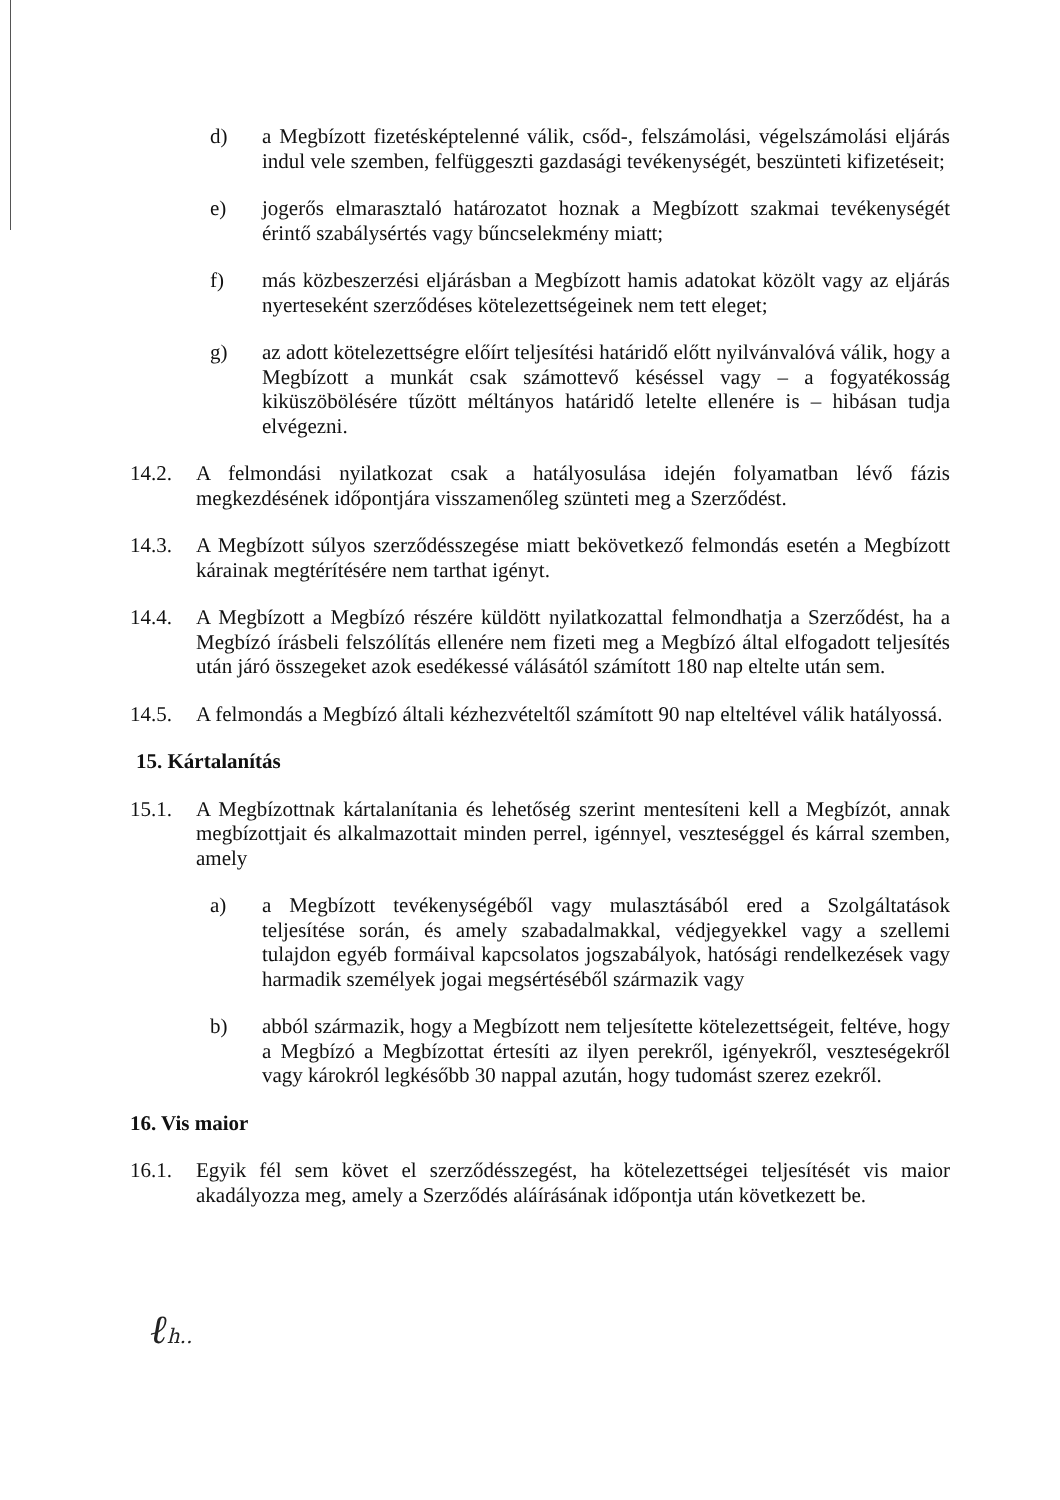d) a Megbízott fizetésképtelenné válik, csőd-, felszámolási, végelszámolási eljárás indul vele szemben, felfüggeszti gazdasági tevékenységét, beszünteti kifizetéseit;
e) jogerős elmarasztaló határozatot hoznak a Megbízott szakmai tevékenységét érintő szabálysértés vagy bűncselekmény miatt;
f) más közbeszerzési eljárásban a Megbízott hamis adatokat közölt vagy az eljárás nyerteseként szerződéses kötelezettségeinek nem tett eleget;
g) az adott kötelezettségre előírt teljesítési határidő előtt nyilvánvalóvá válik, hogy a Megbízott a munkát csak számottevő késéssel vagy – a fogyatékosság kiküszöbölésére tűzött méltányos határidő letelte ellenére is – hibásan tudja elvégezni.
14.2. A felmondási nyilatkozat csak a hatályosulása idején folyamatban lévő fázis megkezdésének időpontjára visszamenőleg szünteti meg a Szerződést.
14.3. A Megbízott súlyos szerződésszegése miatt bekövetkező felmondás esetén a Megbízott kárainak megtérítésére nem tarthat igényt.
14.4. A Megbízott a Megbízó részére küldött nyilatkozattal felmondhatja a Szerződést, ha a Megbízó írásbeli felszólítás ellenére nem fizeti meg a Megbízó által elfogadott teljesítés után járó összegeket azok esedékessé válásától számított 180 nap eltelte után sem.
14.5. A felmondás a Megbízó általi kézhezvételtől számított 90 nap elteltével válik hatályossá.
15. Kártalanítás
15.1. A Megbízottnak kártalanítania és lehetőség szerint mentesíteni kell a Megbízót, annak megbízottjait és alkalmazottait minden perrel, igénnyel, veszteséggel és kárral szemben, amely
a) a Megbízott tevékenységéből vagy mulasztásából ered a Szolgáltatások teljesítése során, és amely szabadalmakkal, védjegyekkel vagy a szellemi tulajdon egyéb formáival kapcsolatos jogszabályok, hatósági rendelkezések vagy harmadik személyek jogai megsértéséből származik vagy
b) abból származik, hogy a Megbízott nem teljesítette kötelezettségeit, feltéve, hogy a Megbízó a Megbízottat értesíti az ilyen perekről, igényekről, veszteségekről vagy károkról legkésőbb 30 nappal azután, hogy tudomást szerez ezekről.
16. Vis maior
16.1. Egyik fél sem követ el szerződésszegést, ha kötelezettségei teljesítését vis maior akadályozza meg, amely a Szerződés aláírásának időpontja után következett be.
ℓh..